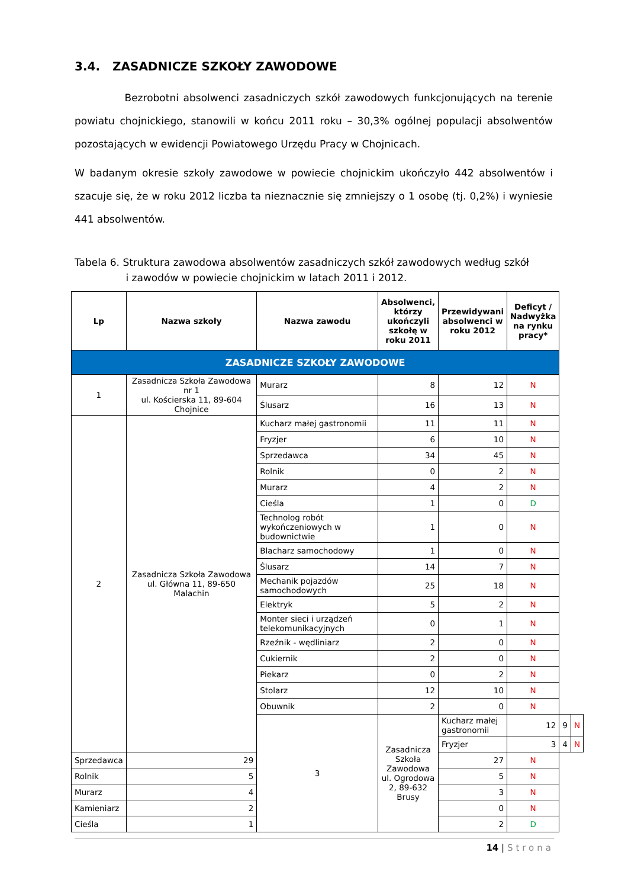3.4. ZASADNICZE SZKOŁY ZAWODOWE
Bezrobotni absolwenci zasadniczych szkół zawodowych funkcjonujących na terenie powiatu chojnickiego, stanowili w końcu 2011 roku – 30,3% ogólnej populacji absolwentów pozostających w ewidencji Powiatowego Urzędu Pracy w Chojnicach.
W badanym okresie szkoły zawodowe w powiecie chojnickim ukończyło 442 absolwentów i szacuje się, że w roku 2012 liczba ta nieznacznie się zmniejszy o 1 osobę (tj. 0,2%) i wyniesie 441 absolwentów.
Tabela 6. Struktura zawodowa absolwentów zasadniczych szkół zawodowych według szkół
i zawodów w powiecie chojnickim w latach 2011 i 2012.
| Lp | Nazwa szkoły | Nazwa zawodu | Absolwenci, którzy ukończyli szkołę w roku 2011 | Przewidywani absolwenci w roku 2012 | Deficyt / Nadwyżka na rynku pracy* | | |
| --- | --- | --- | --- | --- | --- | --- | --- |
| ZASADNICZE SZKOŁY ZAWODOWE | | | | | | | |
| 1 | Zasadnicza Szkoła Zawodowa nr 1 ul. Kościerska 11, 89-604 Chojnice | Murarz | 8 | 12 | N | | |
| | | Ślusarz | 16 | 13 | N | | |
| 2 | Zasadnicza Szkoła Zawodowa ul. Główna 11, 89-650 Malachin | Kucharz małej gastronomii | 11 | 11 | N | | |
| | | Fryzjer | 6 | 10 | N | | |
| | | Sprzedawca | 34 | 45 | N | | |
| | | Rolnik | 0 | 2 | N | | |
| | | Murarz | 4 | 2 | N | | |
| | | Cieśla | 1 | 0 | D | | |
| | | Technolog robót wykończeniowych w budownictwie | 1 | 0 | N | | |
| | | Blacharz samochodowy | 1 | 0 | N | | |
| | | Ślusarz | 14 | 7 | N | | |
| | | Mechanik pojazdów samochodowych | 25 | 18 | N | | |
| | | Elektryk | 5 | 2 | N | | |
| | | Monter sieci i urządzeń telekomunikacyjnych | 0 | 1 | N | | |
| | | Rzeźnik - wędliniarz | 2 | 0 | N | | |
| | | Cukiernik | 2 | 0 | N | | |
| | | Piekarz | 0 | 2 | N | | |
| | | Stolarz | 12 | 10 | N | | |
| | | Obuwnik | 2 | 0 | N | | |
| | | 3 | Zasadnicza Szkoła Zawodowa ul. Ogrodowa 2, 89-632 Brusy | Kucharz małej gastronomii | 12 | 9 | N |
| | | | | Fryzjer | 3 | 4 | N |
| Sprzedawca | 29 | | | 27 | N | | |
| Rolnik | 5 | | | 5 | N | | |
| Murarz | 4 | | | 3 | N | | |
| Kamieniarz | 2 | | | 0 | N | | |
| Cieśla | 1 | | | 2 | D | | |
14 | Strona